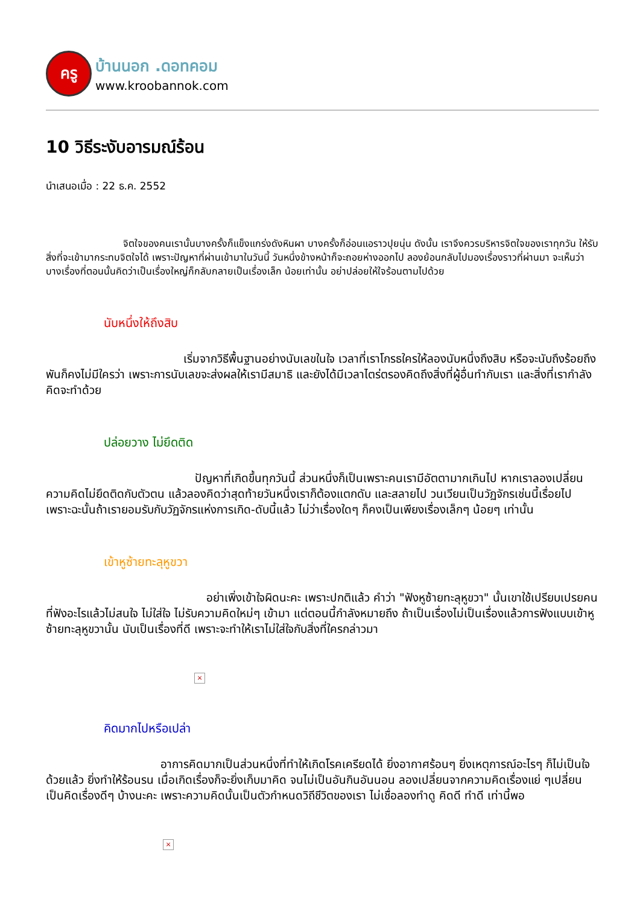ครู
บ้านนอก .ดอทคอม
www.kroobannok.com
10 วิธีระงับอารมณ์ร้อน
นำเสนอเมื่อ : 22 ธ.ค. 2552
        จิตใจของคนเรานั้นบางครั้งก็แข็งแกร่งดังหินผา บางครั้งก็อ่อนแอราวปุยนุ่น ดังนั้น เราจึงควรบริหารจิตใจของเราทุกวัน ให้รับสิ่งที่จะเข้ามากระทบจิตใจได้ เพราะปัญหาที่ผ่านเข้ามาในวันนี้ วันหนึ่งข้างหน้าก็จะถอยห่างออกไป ลองย้อนกลับไปมองเรื่องราวที่ผ่านมา จะเห็นว่าบางเรื่องที่ตอนนั้นคิดว่าเป็นเรื่องใหญ่ก็กลับกลายเป็นเรื่องเล็ก น้อยเท่านั้น อย่าปล่อยให้ใจร้อนตามไปด้วย
นับหนึ่งให้ถึงสิบ
            เริ่มจากวิธีพื้นฐานอย่างนับเลขในใจ เวลาที่เราโกรธใครให้ลองนับหนึ่งถึงสิบ หรือจะนับถึงร้อยถึงพันก็คงไม่มีใครว่า เพราะการนับเลขจะส่งผลให้เรามีสมาธิ และยังได้มีเวลาไตร่ตรองคิดถึงสิ่งที่ผู้อื่นทำกับเรา และสิ่งที่เรากำลังคิดจะทำด้วย
ปล่อยวาง ไม่ยึดติด
             ปัญหาที่เกิดขึ้นทุกวันนี้ ส่วนหนึ่งก็เป็นเพราะคนเรามีอัตตามากเกินไป หากเราลองเปลี่ยนความคิดไม่ยึดติดกับตัวตน แล้วลองคิดว่าสุดท้ายวันหนึ่งเราก็ต้องแตกดับ และสลายไป วนเวียนเป็นวัฏจักรเช่นนี้เรื่อยไป เพราะฉะนั้นถ้าเรายอมรับกับวัฏจักรแห่งการเกิด-ดับนี้แล้ว ไม่ว่าเรื่องใดๆ ก็คงเป็นเพียงเรื่องเล็กๆ น้อยๆ เท่านั้น
เข้าหูซ้ายทะลุหูขวา
              อย่าเพิ่งเข้าใจผิดนะคะ เพราะปกติแล้ว คำว่า "ฟังหูซ้ายทะลุหูขวา" นั้นเขาใช้เปรียบเปรยคนที่ฟังอะไรแล้วไม่สนใจ ไม่ใส่ใจ ไม่รับความคิดใหม่ๆ เข้ามา แต่ตอนนี้กำลังหมายถึง ถ้าเป็นเรื่องไม่เป็นเรื่องแล้วการฟังแบบเข้าหูซ้ายทะลุหูขวานั้น นับเป็นเรื่องที่ดี เพราะจะทำให้เราไม่ใส่ใจกับสิ่งที่ใครกล่าวมา
×
คิดมากไปหรือเปล่า
          อาการคิดมากเป็นส่วนหนึ่งที่ทำให้เกิดโรคเครียดได้ ยิ่งอากาศร้อนๆ ยิ่งเหตุการณ์อะไรๆ ก็ไม่เป็นใจด้วยแล้ว ยิ่งทำให้ร้อนรน เมื่อเกิดเรื่องก็จะยิ่งเก็บมาคิด จนไม่เป็นอันกินอันนอน ลองเปลี่ยนจากความคิดเรื่องแย่ ๆเปลี่ยนเป็นคิดเรื่องดีๆ บ้างนะคะ เพราะความคิดนั้นเป็นตัวกำหนดวิถีชีวิตของเรา ไม่เชื่อลองทำดู คิดดี ทำดี เท่านี้พอ
×